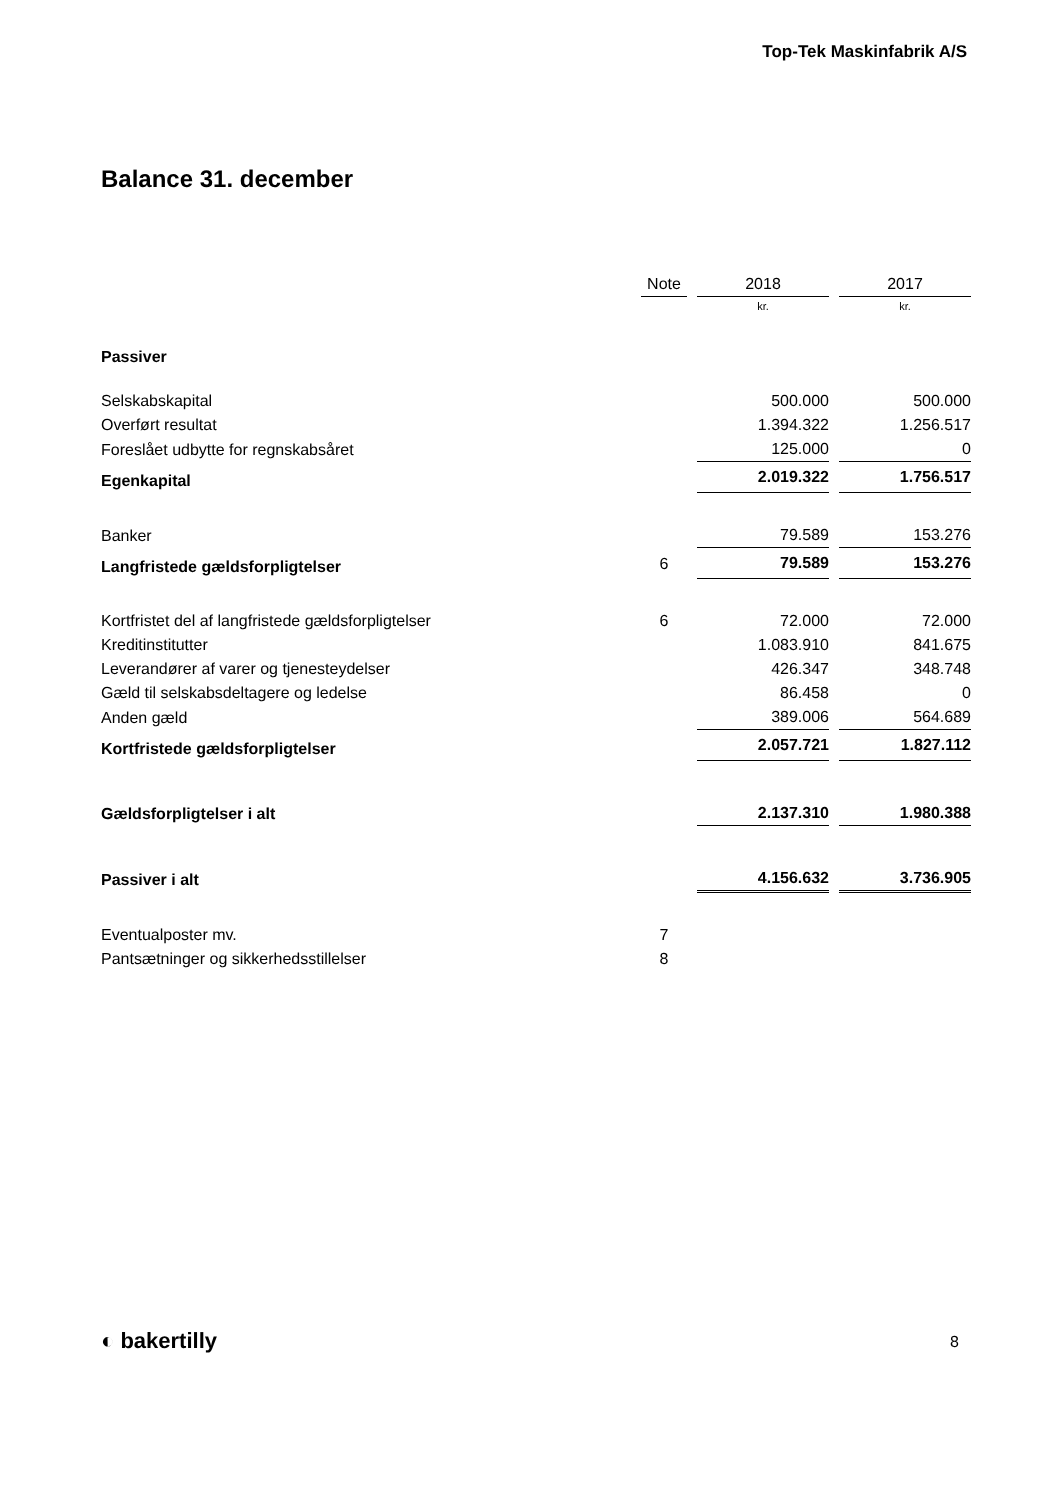Top-Tek Maskinfabrik A/S
Balance 31. december
| | Note | 2018 | 2017 |
| | | kr. | kr. |
| Passiver | | | |
| Selskabskapital | | 500.000 | 500.000 |
| Overført resultat | | 1.394.322 | 1.256.517 |
| Foreslået udbytte for regnskabsåret | | 125.000 | 0 |
| Egenkapital | | 2.019.322 | 1.756.517 |
| Banker | | 79.589 | 153.276 |
| Langfristede gældsforpligtelser | 6 | 79.589 | 153.276 |
| Kortfristet del af langfristede gældsforpligtelser | 6 | 72.000 | 72.000 |
| Kreditinstitutter | | 1.083.910 | 841.675 |
| Leverandører af varer og tjenesteydelser | | 426.347 | 348.748 |
| Gæld til selskabsdeltagere og ledelse | | 86.458 | 0 |
| Anden gæld | | 389.006 | 564.689 |
| Kortfristede gældsforpligtelser | | 2.057.721 | 1.827.112 |
| Gældsforpligtelser i alt | | 2.137.310 | 1.980.388 |
| Passiver i alt | | 4.156.632 | 3.736.905 |
| Eventualposter mv. | 7 | | |
| Pantsætninger og sikkerhedsstillelser | 8 | | |
◐ bakertilly 8